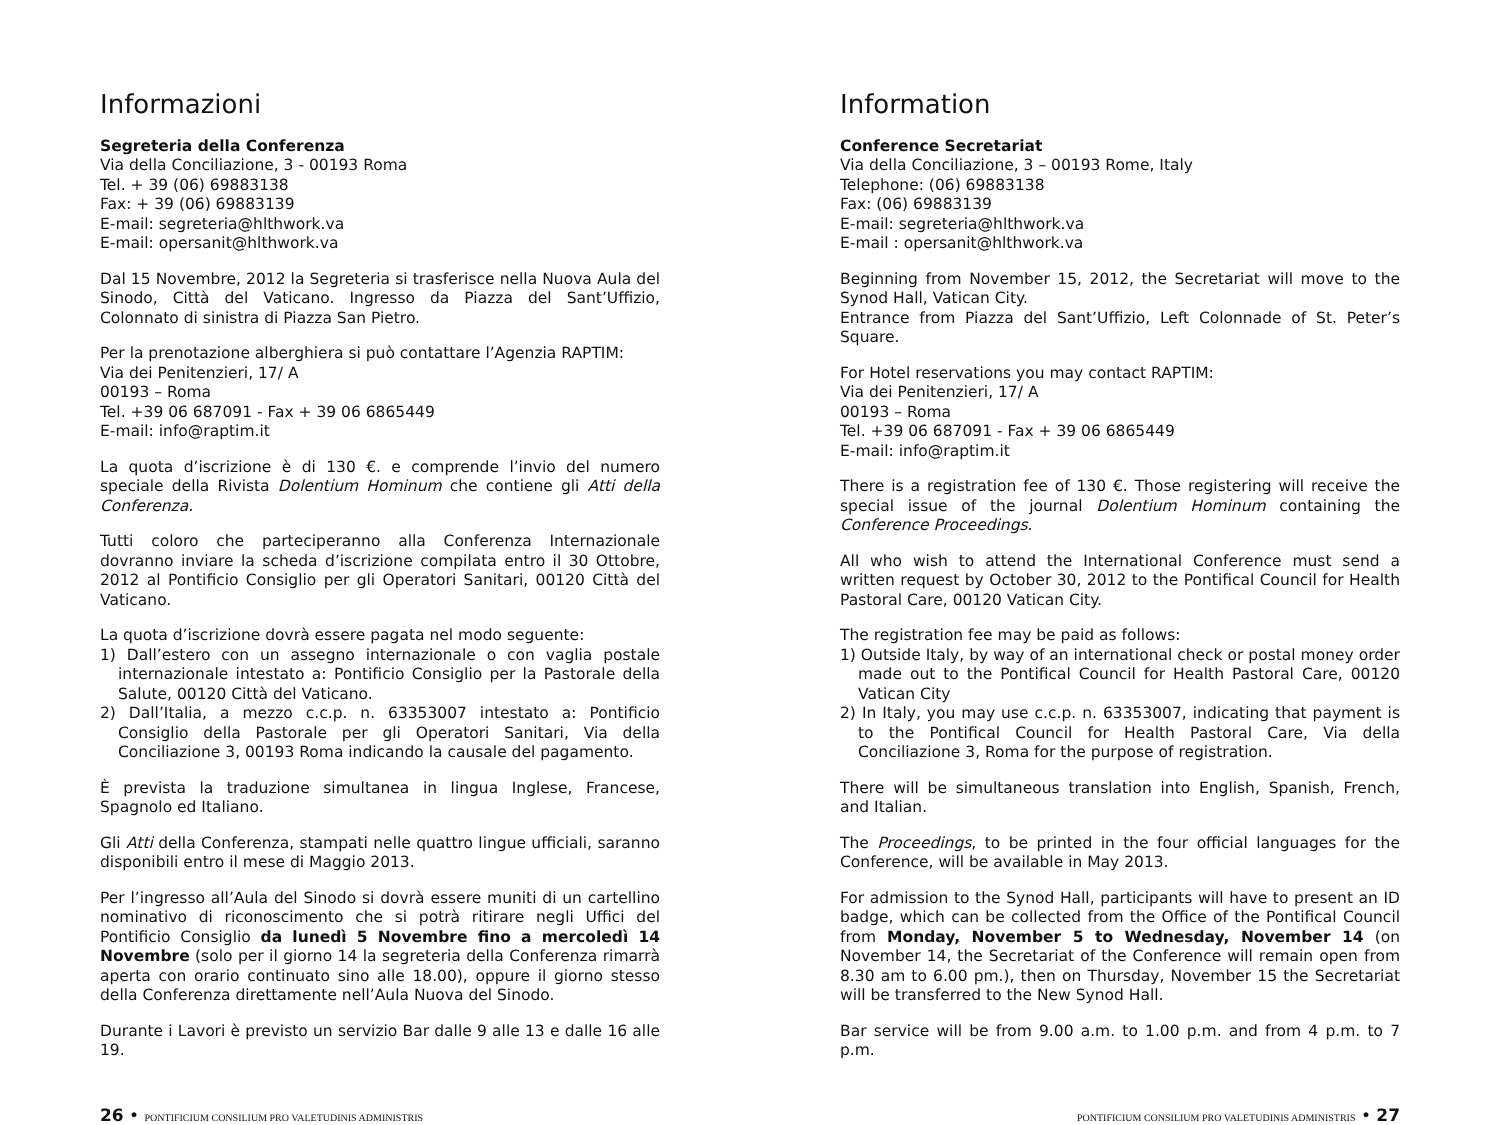Informazioni
Segreteria della Conferenza
Via della Conciliazione, 3 - 00193 Roma
Tel. + 39 (06) 69883138
Fax: + 39 (06) 69883139
E-mail: segreteria@hlthwork.va
E-mail: opersanit@hlthwork.va
Dal 15 Novembre, 2012 la Segreteria si trasferisce nella Nuova Aula del Sinodo, Città del Vaticano. Ingresso da Piazza del Sant’Uffizio, Colonnato di sinistra di Piazza San Pietro.
Per la prenotazione alberghiera si può contattare l’Agenzia RAPTIM:
Via dei Penitenzieri, 17/ A
00193 – Roma
Tel. +39 06 687091 - Fax + 39 06 6865449
E-mail: info@raptim.it
La quota d’iscrizione è di 130 €. e comprende l’invio del numero speciale della Rivista Dolentium Hominum che contiene gli Atti della Conferenza.
Tutti coloro che parteciperanno alla Conferenza Internazionale dovranno inviare la scheda d’iscrizione compilata entro il 30 Ottobre, 2012 al Pontificio Consiglio per gli Operatori Sanitari, 00120 Città del Vaticano.
La quota d’iscrizione dovrà essere pagata nel modo seguente:
1) Dall’estero con un assegno internazionale o con vaglia postale internazionale intestato a: Pontificio Consiglio per la Pastorale della Salute, 00120 Città del Vaticano.
2) Dall’Italia, a mezzo c.c.p. n. 63353007 intestato a: Pontificio Consiglio della Pastorale per gli Operatori Sanitari, Via della Conciliazione 3, 00193 Roma indicando la causale del pagamento.
È prevista la traduzione simultanea in lingua Inglese, Francese, Spagnolo ed Italiano.
Gli Atti della Conferenza, stampati nelle quattro lingue ufficiali, saranno disponibili entro il mese di Maggio 2013.
Per l’ingresso all’Aula del Sinodo si dovrà essere muniti di un cartellino nominativo di riconoscimento che si potrà ritirare negli Uffici del Pontificio Consiglio da lunedì 5 Novembre fino a mercoledì 14 Novembre (solo per il giorno 14 la segreteria della Conferenza rimarrà aperta con orario continuato sino alle 18.00), oppure il giorno stesso della Conferenza direttamente nell’Aula Nuova del Sinodo.
Durante i Lavori è previsto un servizio Bar dalle 9 alle 13 e dalle 16 alle 19.
Information
Conference Secretariat
Via della Conciliazione, 3 – 00193 Rome, Italy
Telephone: (06) 69883138
Fax: (06) 69883139
E-mail: segreteria@hlthwork.va
E-mail : opersanit@hlthwork.va
Beginning from November 15, 2012, the Secretariat will move to the Synod Hall, Vatican City.
Entrance from Piazza del Sant’Uffizio, Left Colonnade of St. Peter’s Square.
For Hotel reservations you may contact RAPTIM:
Via dei Penitenzieri, 17/ A
00193 – Roma
Tel. +39 06 687091 - Fax + 39 06 6865449
E-mail: info@raptim.it
There is a registration fee of 130 €. Those registering will receive the special issue of the journal Dolentium Hominum containing the Conference Proceedings.
All who wish to attend the International Conference must send a written request by October 30, 2012 to the Pontifical Council for Health Pastoral Care, 00120 Vatican City.
The registration fee may be paid as follows:
1) Outside Italy, by way of an international check or postal money order made out to the Pontifical Council for Health Pastoral Care, 00120 Vatican City
2) In Italy, you may use c.c.p. n. 63353007, indicating that payment is to the Pontifical Council for Health Pastoral Care, Via della Conciliazione 3, Roma for the purpose of registration.
There will be simultaneous translation into English, Spanish, French, and Italian.
The Proceedings, to be printed in the four official languages for the Conference, will be available in May 2013.
For admission to the Synod Hall, participants will have to present an ID badge, which can be collected from the Office of the Pontifical Council from Monday, November 5 to Wednesday, November 14 (on November 14, the Secretariat of the Conference will remain open from 8.30 am to 6.00 pm.), then on Thursday, November 15 the Secretariat will be transferred to the New Synod Hall.
Bar service will be from 9.00 a.m. to 1.00 p.m. and from 4 p.m. to 7 p.m.
26 • PONTIFICIUM CONSILIUM PRO VALETUDINIS ADMINISTRIS
PONTIFICIUM CONSILIUM PRO VALETUDINIS ADMINISTRIS • 27